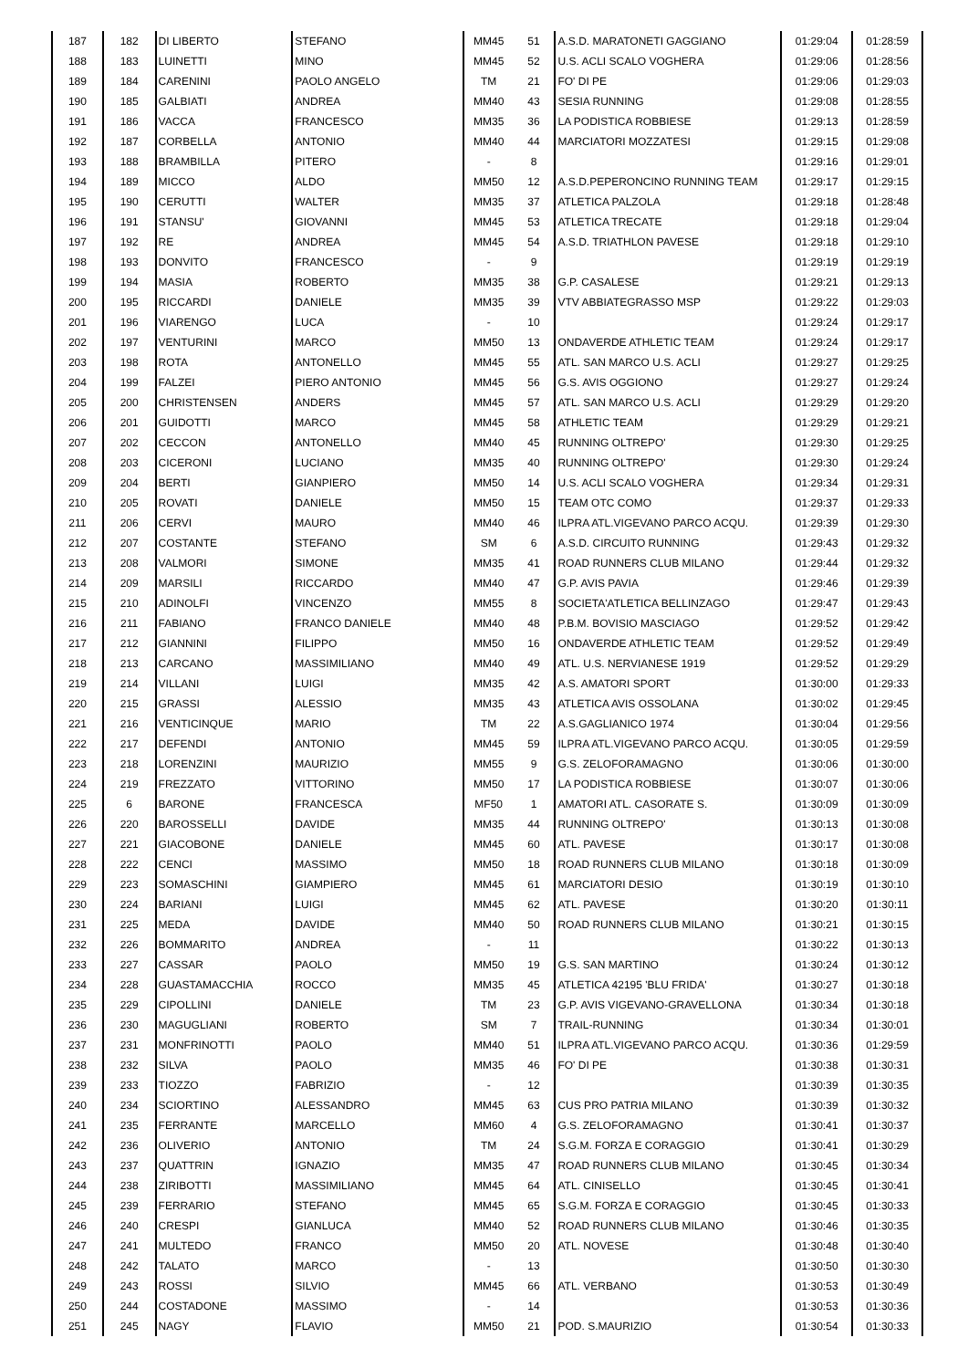| 187 | 182 | DI LIBERTO | STEFANO | MM45 | 51 | A.S.D. MARATONETI GAGGIANO | 01:29:04 | 01:28:59 |
| 188 | 183 | LUINETTI | MINO | MM45 | 52 | U.S. ACLI SCALO VOGHERA | 01:29:06 | 01:28:56 |
| 189 | 184 | CARENINI | PAOLO ANGELO | TM | 21 | FO' DI PE | 01:29:06 | 01:29:03 |
| 190 | 185 | GALBIATI | ANDREA | MM40 | 43 | SESIA RUNNING | 01:29:08 | 01:28:55 |
| 191 | 186 | VACCA | FRANCESCO | MM35 | 36 | LA PODISTICA ROBBIESE | 01:29:13 | 01:28:59 |
| 192 | 187 | CORBELLA | ANTONIO | MM40 | 44 | MARCIATORI MOZZATESI | 01:29:15 | 01:29:08 |
| 193 | 188 | BRAMBILLA | PITERO | - | 8 | | 01:29:16 | 01:29:01 |
| 194 | 189 | MICCO | ALDO | MM50 | 12 | A.S.D.PEPERONCINO RUNNING TEAM | 01:29:17 | 01:29:15 |
| 195 | 190 | CERUTTI | WALTER | MM35 | 37 | ATLETICA PALZOLA | 01:29:18 | 01:28:48 |
| 196 | 191 | STANSU' | GIOVANNI | MM45 | 53 | ATLETICA TRECATE | 01:29:18 | 01:29:04 |
| 197 | 192 | RE | ANDREA | MM45 | 54 | A.S.D. TRIATHLON PAVESE | 01:29:18 | 01:29:10 |
| 198 | 193 | DONVITO | FRANCESCO | - | 9 | | 01:29:19 | 01:29:19 |
| 199 | 194 | MASIA | ROBERTO | MM35 | 38 | G.P. CASALESE | 01:29:21 | 01:29:13 |
| 200 | 195 | RICCARDI | DANIELE | MM35 | 39 | VTV ABBIATEGRASSO MSP | 01:29:22 | 01:29:03 |
| 201 | 196 | VIARENGO | LUCA | - | 10 | | 01:29:24 | 01:29:17 |
| 202 | 197 | VENTURINI | MARCO | MM50 | 13 | ONDAVERDE ATHLETIC TEAM | 01:29:24 | 01:29:17 |
| 203 | 198 | ROTA | ANTONELLO | MM45 | 55 | ATL. SAN MARCO U.S. ACLI | 01:29:27 | 01:29:25 |
| 204 | 199 | FALZEI | PIERO ANTONIO | MM45 | 56 | G.S. AVIS OGGIONO | 01:29:27 | 01:29:24 |
| 205 | 200 | CHRISTENSEN | ANDERS | MM45 | 57 | ATL. SAN MARCO U.S. ACLI | 01:29:29 | 01:29:20 |
| 206 | 201 | GUIDOTTI | MARCO | MM45 | 58 | ATHLETIC TEAM | 01:29:29 | 01:29:21 |
| 207 | 202 | CECCON | ANTONELLO | MM40 | 45 | RUNNING OLTREPO' | 01:29:30 | 01:29:25 |
| 208 | 203 | CICERONI | LUCIANO | MM35 | 40 | RUNNING OLTREPO' | 01:29:30 | 01:29:24 |
| 209 | 204 | BERTI | GIANPIERO | MM50 | 14 | U.S. ACLI SCALO VOGHERA | 01:29:34 | 01:29:31 |
| 210 | 205 | ROVATI | DANIELE | MM50 | 15 | TEAM OTC COMO | 01:29:37 | 01:29:33 |
| 211 | 206 | CERVI | MAURO | MM40 | 46 | ILPRA ATL.VIGEVANO PARCO ACQU. | 01:29:39 | 01:29:30 |
| 212 | 207 | COSTANTE | STEFANO | SM | 6 | A.S.D. CIRCUITO RUNNING | 01:29:43 | 01:29:32 |
| 213 | 208 | VALMORI | SIMONE | MM35 | 41 | ROAD RUNNERS CLUB MILANO | 01:29:44 | 01:29:32 |
| 214 | 209 | MARSILI | RICCARDO | MM40 | 47 | G.P. AVIS PAVIA | 01:29:46 | 01:29:39 |
| 215 | 210 | ADINOLFI | VINCENZO | MM55 | 8 | SOCIETA'ATLETICA BELLINZAGO | 01:29:47 | 01:29:43 |
| 216 | 211 | FABIANO | FRANCO DANIELE | MM40 | 48 | P.B.M. BOVISIO MASCIAGO | 01:29:52 | 01:29:42 |
| 217 | 212 | GIANNINI | FILIPPO | MM50 | 16 | ONDAVERDE ATHLETIC TEAM | 01:29:52 | 01:29:49 |
| 218 | 213 | CARCANO | MASSIMILIANO | MM40 | 49 | ATL. U.S. NERVIANESE 1919 | 01:29:52 | 01:29:29 |
| 219 | 214 | VILLANI | LUIGI | MM35 | 42 | A.S. AMATORI SPORT | 01:30:00 | 01:29:33 |
| 220 | 215 | GRASSI | ALESSIO | MM35 | 43 | ATLETICA AVIS OSSOLANA | 01:30:02 | 01:29:45 |
| 221 | 216 | VENTICINQUE | MARIO | TM | 22 | A.S.GAGLIANICO 1974 | 01:30:04 | 01:29:56 |
| 222 | 217 | DEFENDI | ANTONIO | MM45 | 59 | ILPRA ATL.VIGEVANO PARCO ACQU. | 01:30:05 | 01:29:59 |
| 223 | 218 | LORENZINI | MAURIZIO | MM55 | 9 | G.S. ZELOFORAMAGNO | 01:30:06 | 01:30:00 |
| 224 | 219 | FREZZATO | VITTORINO | MM50 | 17 | LA PODISTICA ROBBIESE | 01:30:07 | 01:30:06 |
| 225 | 6 | BARONE | FRANCESCA | MF50 | 1 | AMATORI ATL. CASORATE S. | 01:30:09 | 01:30:09 |
| 226 | 220 | BAROSSELLI | DAVIDE | MM35 | 44 | RUNNING OLTREPO' | 01:30:13 | 01:30:08 |
| 227 | 221 | GIACOBONE | DANIELE | MM45 | 60 | ATL. PAVESE | 01:30:17 | 01:30:08 |
| 228 | 222 | CENCI | MASSIMO | MM50 | 18 | ROAD RUNNERS CLUB MILANO | 01:30:18 | 01:30:09 |
| 229 | 223 | SOMASCHINI | GIAMPIERO | MM45 | 61 | MARCIATORI DESIO | 01:30:19 | 01:30:10 |
| 230 | 224 | BARIANI | LUIGI | MM45 | 62 | ATL. PAVESE | 01:30:20 | 01:30:11 |
| 231 | 225 | MEDA | DAVIDE | MM40 | 50 | ROAD RUNNERS CLUB MILANO | 01:30:21 | 01:30:15 |
| 232 | 226 | BOMMARITO | ANDREA | - | 11 | | 01:30:22 | 01:30:13 |
| 233 | 227 | CASSAR | PAOLO | MM50 | 19 | G.S. SAN MARTINO | 01:30:24 | 01:30:12 |
| 234 | 228 | GUASTAMACCHIA | ROCCO | MM35 | 45 | ATLETICA 42195 'BLU FRIDA' | 01:30:27 | 01:30:18 |
| 235 | 229 | CIPOLLINI | DANIELE | TM | 23 | G.P. AVIS VIGEVANO-GRAVELLONA | 01:30:34 | 01:30:18 |
| 236 | 230 | MAGUGLIANI | ROBERTO | SM | 7 | TRAIL-RUNNING | 01:30:34 | 01:30:01 |
| 237 | 231 | MONFRINOTTI | PAOLO | MM40 | 51 | ILPRA ATL.VIGEVANO PARCO ACQU. | 01:30:36 | 01:29:59 |
| 238 | 232 | SILVA | PAOLO | MM35 | 46 | FO' DI PE | 01:30:38 | 01:30:31 |
| 239 | 233 | TIOZZO | FABRIZIO | - | 12 | | 01:30:39 | 01:30:35 |
| 240 | 234 | SCIORTINO | ALESSANDRO | MM45 | 63 | CUS PRO PATRIA MILANO | 01:30:39 | 01:30:32 |
| 241 | 235 | FERRANTE | MARCELLO | MM60 | 4 | G.S. ZELOFORAMAGNO | 01:30:41 | 01:30:37 |
| 242 | 236 | OLIVERIO | ANTONIO | TM | 24 | S.G.M. FORZA E CORAGGIO | 01:30:41 | 01:30:29 |
| 243 | 237 | QUATTRIN | IGNAZIO | MM35 | 47 | ROAD RUNNERS CLUB MILANO | 01:30:45 | 01:30:34 |
| 244 | 238 | ZIRIBOTTI | MASSIMILIANO | MM45 | 64 | ATL. CINISELLO | 01:30:45 | 01:30:41 |
| 245 | 239 | FERRARIO | STEFANO | MM45 | 65 | S.G.M. FORZA E CORAGGIO | 01:30:45 | 01:30:33 |
| 246 | 240 | CRESPI | GIANLUCA | MM40 | 52 | ROAD RUNNERS CLUB MILANO | 01:30:46 | 01:30:35 |
| 247 | 241 | MULTEDO | FRANCO | MM50 | 20 | ATL. NOVESE | 01:30:48 | 01:30:40 |
| 248 | 242 | TALATO | MARCO | - | 13 | | 01:30:50 | 01:30:30 |
| 249 | 243 | ROSSI | SILVIO | MM45 | 66 | ATL. VERBANO | 01:30:53 | 01:30:49 |
| 250 | 244 | COSTADONE | MASSIMO | - | 14 | | 01:30:53 | 01:30:36 |
| 251 | 245 | NAGY | FLAVIO | MM50 | 21 | POD. S.MAURIZIO | 01:30:54 | 01:30:33 |